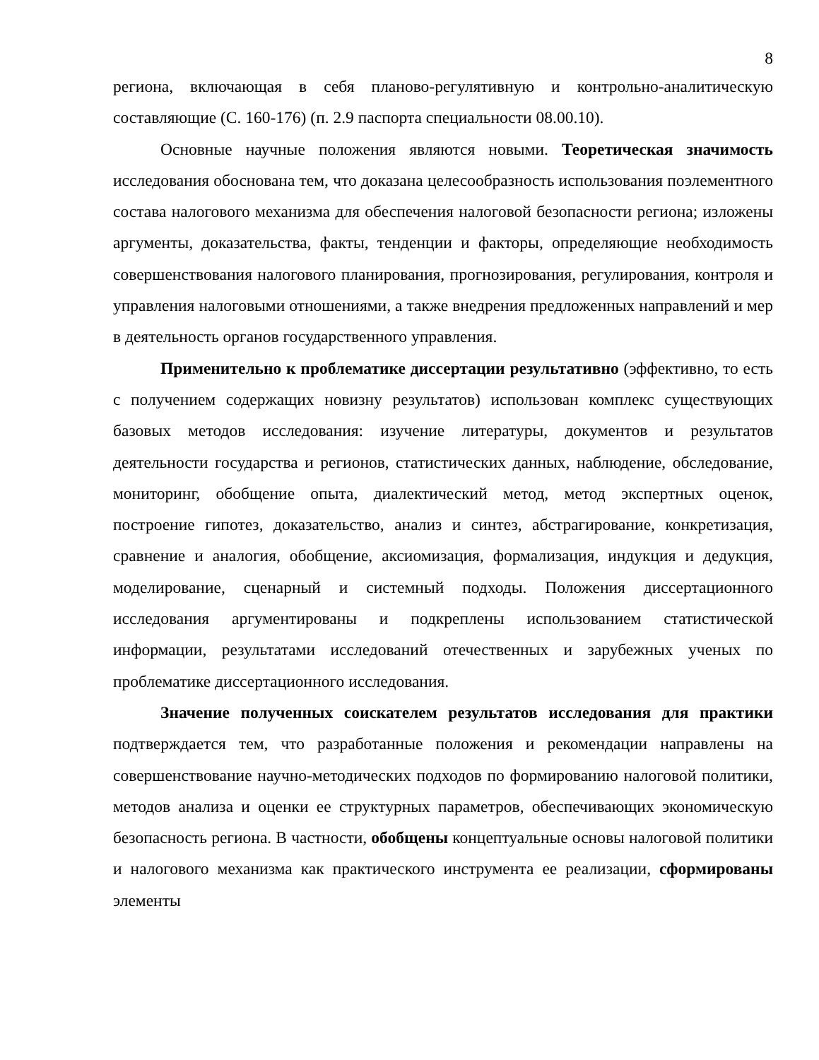8
региона, включающая в себя планово-регулятивную и контрольно-аналитическую составляющие (С. 160-176) (п. 2.9 паспорта специальности 08.00.10).
Основные научные положения являются новыми. Теоретическая значимость исследования обоснована тем, что доказана целесообразность использования поэлементного состава налогового механизма для обеспечения налоговой безопасности региона; изложены аргументы, доказательства, факты, тенденции и факторы, определяющие необходимость совершенствования налогового планирования, прогнозирования, регулирования, контроля и управления налоговыми отношениями, а также внедрения предложенных направлений и мер в деятельность органов государственного управления.
Применительно к проблематике диссертации результативно (эффективно, то есть с получением содержащих новизну результатов) использован комплекс существующих базовых методов исследования: изучение литературы, документов и результатов деятельности государства и регионов, статистических данных, наблюдение, обследование, мониторинг, обобщение опыта, диалектический метод, метод экспертных оценок, построение гипотез, доказательство, анализ и синтез, абстрагирование, конкретизация, сравнение и аналогия, обобщение, аксиомизация, формализация, индукция и дедукция, моделирование, сценарный и системный подходы. Положения диссертационного исследования аргументированы и подкреплены использованием статистической информации, результатами исследований отечественных и зарубежных ученых по проблематике диссертационного исследования.
Значение полученных соискателем результатов исследования для практики подтверждается тем, что разработанные положения и рекомендации направлены на совершенствование научно-методических подходов по формированию налоговой политики, методов анализа и оценки ее структурных параметров, обеспечивающих экономическую безопасность региона. В частности, обобщены концептуальные основы налоговой политики и налогового механизма как практического инструмента ее реализации, сформированы элементы